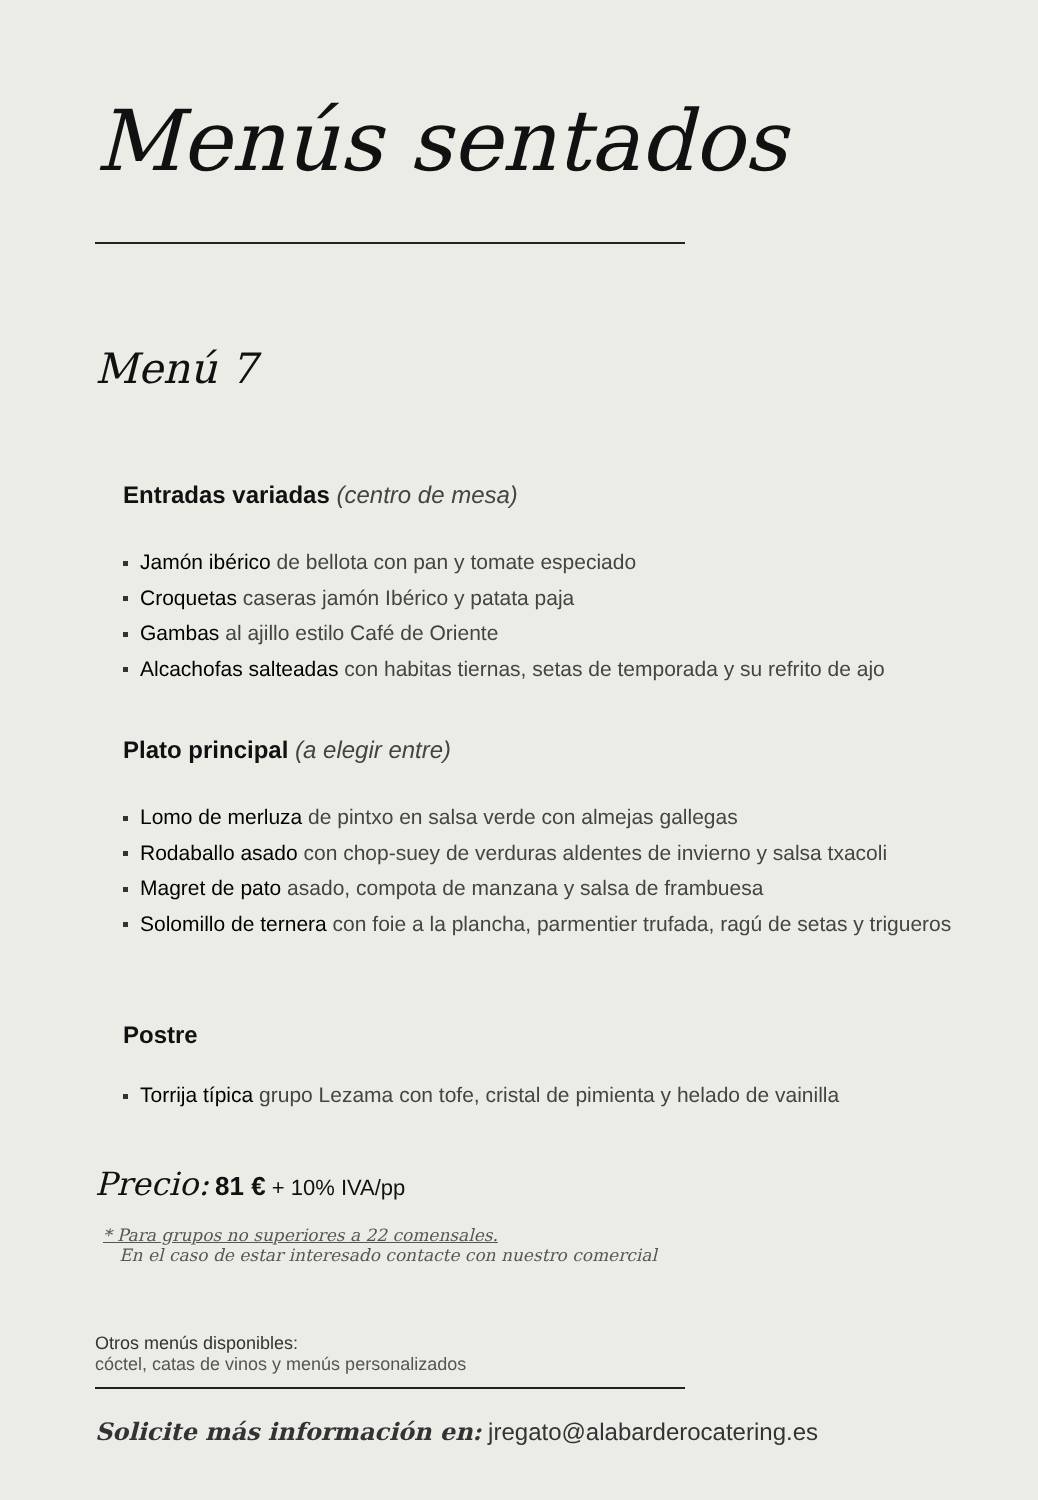Menús sentados
Menú 7
Entradas variadas (centro de mesa)
Jamón ibérico de bellota con pan y tomate especiado
Croquetas caseras jamón Ibérico y patata paja
Gambas al ajillo estilo Café de Oriente
Alcachofas salteadas con habitas tiernas, setas de temporada y su refrito de ajo
Plato principal (a elegir entre)
Lomo de merluza de pintxo en salsa verde con almejas gallegas
Rodaballo asado con chop-suey de verduras aldentes de invierno y salsa txacoli
Magret de pato asado, compota de manzana y salsa de frambuesa
Solomillo de ternera con foie a la plancha, parmentier trufada, ragú de setas y trigueros
Postre
Torrija típica grupo Lezama con tofe, cristal de pimienta y helado de vainilla
Precio: 81 € + 10% IVA/pp
* Para grupos no superiores a 22 comensales.
En el caso de estar interesado contacte con nuestro comercial
Otros menús disponibles:
cóctel, catas de vinos y menús personalizados
Solicite más información en: jregato@alabarderocatering.es